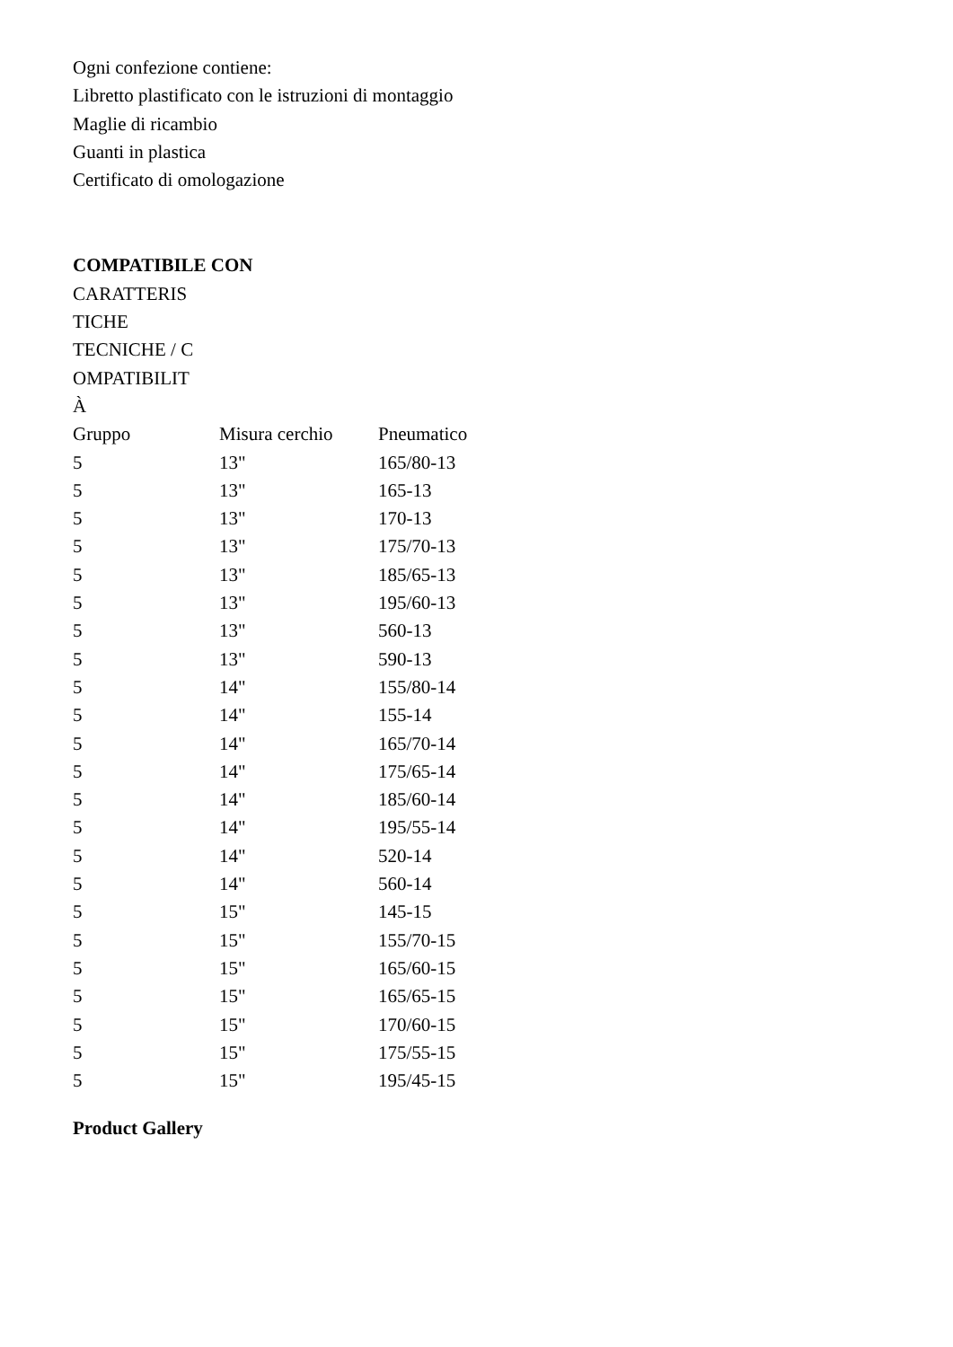Ogni confezione contiene:
Libretto plastificato con le istruzioni di montaggio
Maglie di ricambio
Guanti in plastica
Certificato di omologazione
COMPATIBILE CON
CARATTERIS
TICHE
TECNICHE / C
OMPATIBILIT
À
| Gruppo | Misura cerchio | Pneumatico |
| --- | --- | --- |
| 5 | 13" | 165/80-13 |
| 5 | 13" | 165-13 |
| 5 | 13" | 170-13 |
| 5 | 13" | 175/70-13 |
| 5 | 13" | 185/65-13 |
| 5 | 13" | 195/60-13 |
| 5 | 13" | 560-13 |
| 5 | 13" | 590-13 |
| 5 | 14" | 155/80-14 |
| 5 | 14" | 155-14 |
| 5 | 14" | 165/70-14 |
| 5 | 14" | 175/65-14 |
| 5 | 14" | 185/60-14 |
| 5 | 14" | 195/55-14 |
| 5 | 14" | 520-14 |
| 5 | 14" | 560-14 |
| 5 | 15" | 145-15 |
| 5 | 15" | 155/70-15 |
| 5 | 15" | 165/60-15 |
| 5 | 15" | 165/65-15 |
| 5 | 15" | 170/60-15 |
| 5 | 15" | 175/55-15 |
| 5 | 15" | 195/45-15 |
Product Gallery